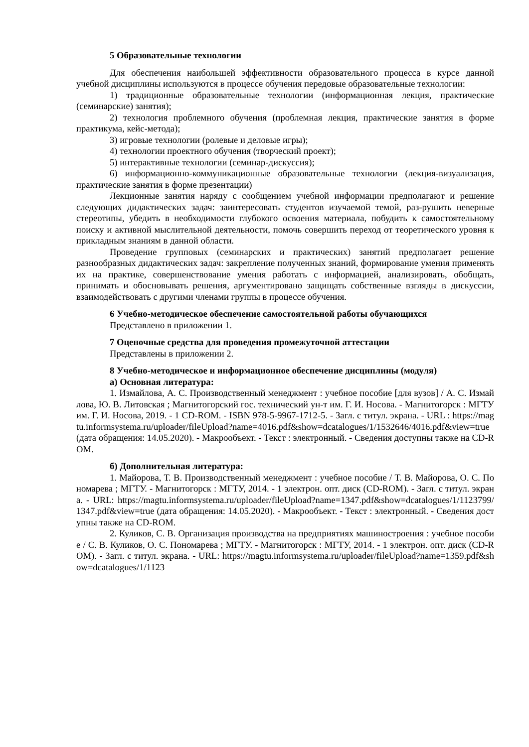5 Образовательные технологии
Для обеспечения наибольшей эффективности образовательного процесса в курсе данной учебной дисциплины используются в процессе обучения передовые образовательные технологии:
1) традиционные образовательные технологии (информационная лекция, практические (семинарские) занятия);
2) технология проблемного обучения (проблемная лекция, практические занятия в форме практикума, кейс-метода);
3) игровые технологии (ролевые и деловые игры);
4) технологии проектного обучения (творческий проект);
5) интерактивные технологии (семинар-дискуссия);
6) информационно-коммуникационные образовательные технологии (лекция-визуализация, практические занятия в форме презентации)
Лекционные занятия наряду с сообщением учебной информации предполагают и решение следующих дидактических задач: заинтересовать студентов изучаемой темой, раз-рушить неверные стереотипы, убедить в необходимости глубокого освоения материала, побудить к самостоятельному поиску и активной мыслительной деятельности, помочь совершить переход от теоретического уровня к прикладным знаниям в данной области.
Проведение групповых (семинарских и практических) занятий предполагает решение разнообразных дидактических задач: закрепление полученных знаний, формирование умения применять их на практике, совершенствование умения работать с информацией, анализировать, обобщать, принимать и обосновывать решения, аргументировано защищать собственные взгляды в дискуссии, взаимодействовать с другими членами группы в процессе обучения.
6 Учебно-методическое обеспечение самостоятельной работы обучающихся
Представлено в приложении 1.
7 Оценочные средства для проведения промежуточной аттестации
Представлены в приложении 2.
8 Учебно-методическое и информационное обеспечение дисциплины (модуля)
а) Основная литература:
1. Измайлова, А. С. Производственный менеджмент : учебное пособие [для вузов] / А. С. Измайлова, Ю. В. Литовская ; Магнитогорский гос. технический ун-т им. Г. И. Носова. - Магнитогорск : МГТУ им. Г. И. Носова, 2019. - 1 CD-ROM. - ISBN 978-5-9967-1712-5. - Загл. с титул. экрана. - URL : https://magtu.informsystema.ru/uploader/fileUpload?name=4016.pdf&show=dcatalogues/1/1532646/4016.pdf&view=true (дата обращения: 14.05.2020). - Макрообъект. - Текст : электронный. - Сведения доступны также на CD-ROM.
б) Дополнительная литература:
1. Майорова, Т. В. Производственный менеджмент : учебное пособие / Т. В. Майорова, О. С. Пономарева ; МГТУ. - Магнитогорск : МГТУ, 2014. - 1 электрон. опт. диск (CD-ROM). - Загл. с титул. экрана. - URL: https://magtu.informsystema.ru/uploader/fileUpload?name=1347.pdf&show=dcatalogues/1/1123799/1347.pdf&view=true (дата обращения: 14.05.2020). - Макрообъект. - Текст : электронный. - Сведения доступны также на CD-ROM.
2. Куликов, С. В. Организация производства на предприятиях машиностроения : учебное пособие / С. В. Куликов, О. С. Пономарева ; МГТУ. - Магнитогорск : МГТУ, 2014. - 1 электрон. опт. диск (CD-ROM). - Загл. с титул. экрана. - URL: https://magtu.informsystema.ru/uploader/fileUpload?name=1359.pdf&show=dcatalogues/1/1123